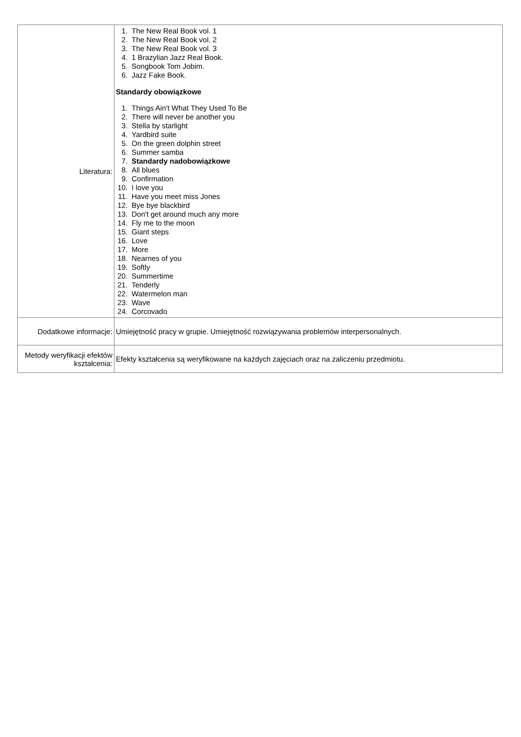| Literatura: | 1. The New Real Book vol. 1 2. The New Real Book vol. 2 3. The New Real Book vol. 3 4. 1 Brazylian Jazz Real Book. 5. Songbook Tom Jobim. 6. Jazz Fake Book. Standardy obowiązkowe 1. Things Ain't What They Used To Be 2. There will never be another you 3. Stella by starlight 4. Yardbird suite 5. On the green dolphin street 6. Summer samba 7. Standardy nadobowiązkowe 8. All blues 9. Confirmation 10. I love you 11. Have you meet miss Jones 12. Bye bye blackbird 13. Don't get around much any more 14. Fly me to the moon 15. Giant steps 16. Love 17. More 18. Nearnes of you 19. Softly 20. Summertime 21. Tenderly 22. Watermelon man 23. Wave 24. Corcovado |
| Dodatkowe informacje: | Umiejętność pracy w grupie. Umiejętność rozwiązywania problemów interpersonalnych. |
| Metody weryfikacji efektów kształcenia: | Efekty kształcenia są weryfikowane na każdych zajęciach oraz na zaliczeniu przedmiotu. |